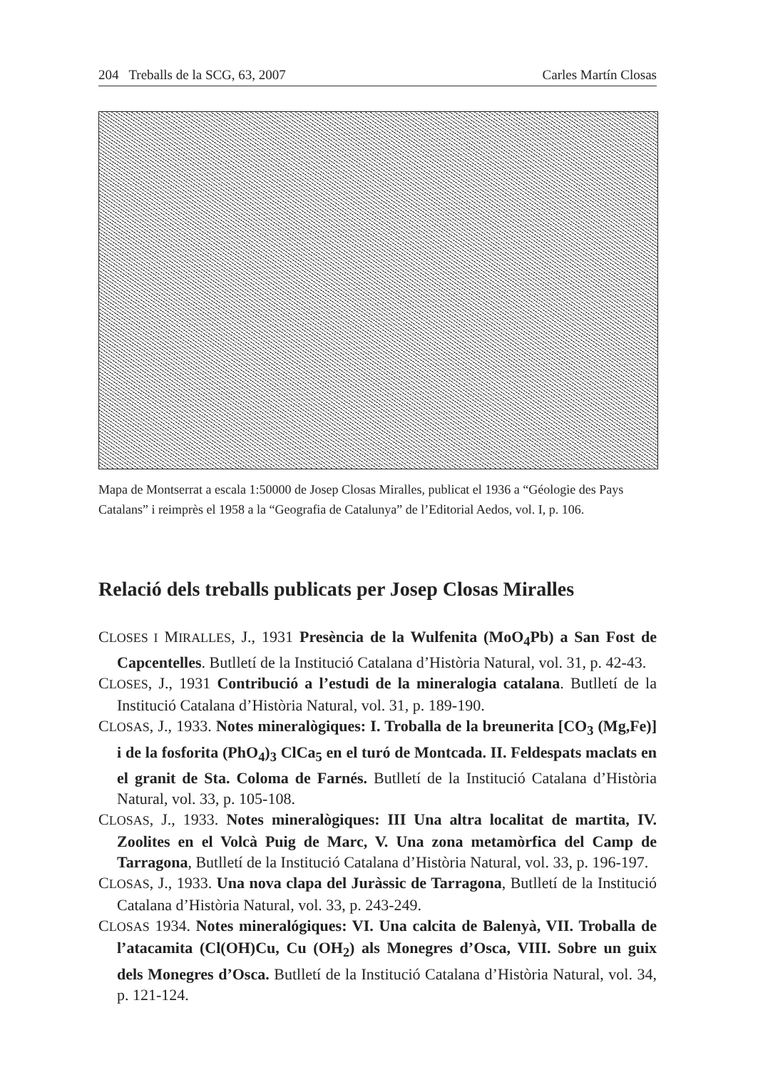204 Treballs de la SCG, 63, 2007 Carles Martín Closas
Mapa de Montserrat a escala 1:50000 de Josep Closas Miralles, publicat el 1936 a “Géologie des Pays Catalans” i reimprès el 1958 a la “Geografia de Catalunya” de l’Editorial Aedos, vol. I, p. 106.
Relació dels treballs publicats per Josep Closas Miralles
CLOSES I MIRALLES, J., 1931 Presència de la Wulfenita (MoO<sub>4</sub>Pb) a San Fost de Capcentelles. Butlletí de la Institució Catalana d’Història Natural, vol. 31, p. 42-43.
CLOSES, J., 1931 Contribució a l’estudi de la mineralogia catalana. Butlletí de la Institució Catalana d’Història Natural, vol. 31, p. 189-190.
CLOSAS, J., 1933. Notes mineralògiques: I. Troballa de la breunerita [CO<sub>3</sub> (Mg,Fe)] i de la fosforita (PhO<sub>4</sub>)<sub>3</sub> ClCa<sub>5</sub> en el turó de Montcada. II. Feldespats maclats en el granit de Sta. Coloma de Farnés. Butlletí de la Institució Catalana d’Història Natural, vol. 33, p. 105-108.
CLOSAS, J., 1933. Notes mineralògiques: III Una altra localitat de martita, IV. Zoolites en el Volcà Puig de Marc, V. Una zona metamòrfica del Camp de Tarragona, Butlletí de la Institució Catalana d’Història Natural, vol. 33, p. 196-197.
CLOSAS, J., 1933. Una nova clapa del Juràssic de Tarragona, Butlletí de la Institució Catalana d’Història Natural, vol. 33, p. 243-249.
CLOSAS 1934. Notes mineralógiques: VI. Una calcita de Balenyà, VII. Troballa de l’atacamita (Cl(OH)Cu, Cu (OH<sub>2</sub>) als Monegres d’Osca, VIII. Sobre un guix dels Monegres d’Osca. Butlletí de la Institució Catalana d’Història Natural, vol. 34, p. 121-124.